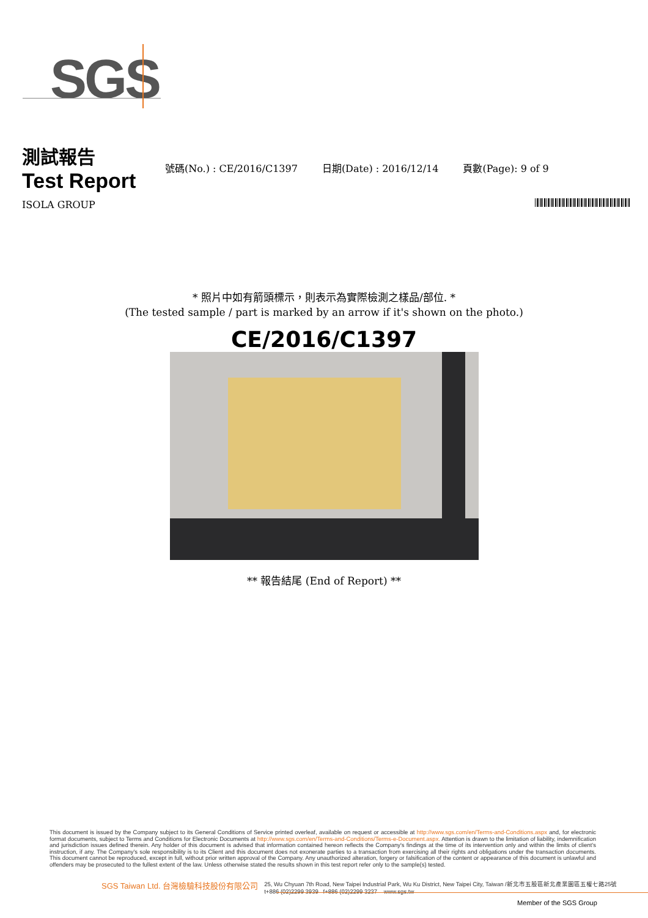SGS
測試報告
Test Report
號碼(No.) : CE/2016/C1397 日期(Date) : 2016/12/14 頁數(Page): 9 of 9
ISOLA GROUP
* 照片中如有箭頭標示，則表示為實際檢測之樣品/部位. *
(The tested sample / part is marked by an arrow if it's shown on the photo.)
CE/2016/C1397
** 報告結尾 (End of Report) **
This document is issued by the Company subject to its General Conditions of Service printed overleaf, available on request or accessible at http://www.sgs.com/en/Terms-and-Conditions.aspx and, for electronic format documents, subject to Terms and Conditions for Electronic Documents at http://www.sgs.com/en/Terms-and-Conditions/Terms-e-Document.aspx. Attention is drawn to the limitation of liability, indemnification and jurisdiction issues defined therein. Any holder of this document is advised that information contained hereon reflects the Company's findings at the time of its intervention only and within the limits of client's instruction, if any. The Company's sole responsibility is to its Client and this document does not exonerate parties to a transaction from exercising all their rights and obligations under the transaction documents. This document cannot be reproduced, except in full, without prior written approval of the Company. Any unauthorized alteration, forgery or falsification of the content or appearance of this document is unlawful and offenders may be prosecuted to the fullest extent of the law. Unless otherwise stated the results shown in this test report refer only to the sample(s) tested.
SGS Taiwan Ltd. 台灣檢驗科技股份有限公司 25, Wu Chyuan 7th Road, New Taipei Industrial Park, Wu Ku District, New Taipei City, Taiwan /新北市五股區新北產業園區五權七路25號
t+886 (02)2299 3939 f+886 (02)2299 3237 www.sgs.tw
Member of the SGS Group